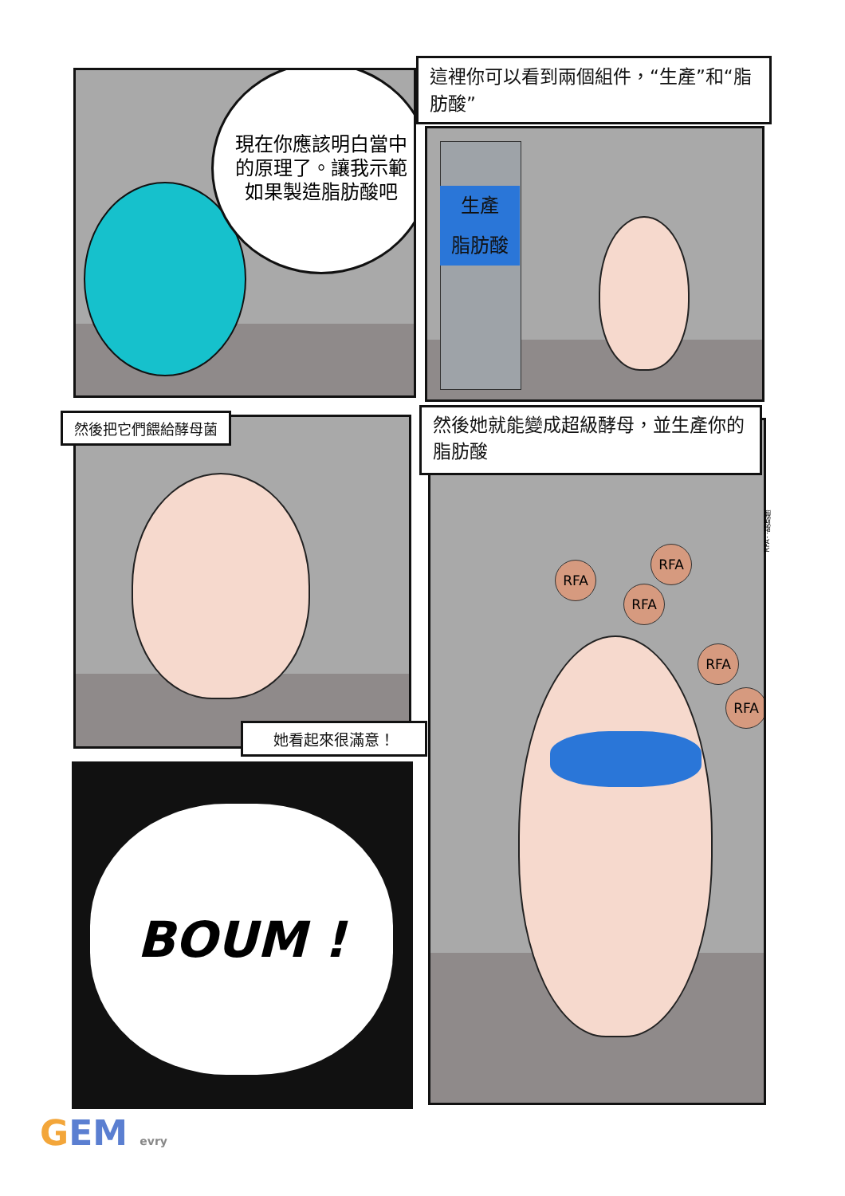現在你應該明白當中的原理了。讓我示範如果製造脂肪酸吧
這裡你可以看到兩個組件，“生產”和“脂肪酸”
生產
脂肪酸
然後把它們餵給酵母菌
她看起來很滿意！
BOUM !
然後她就能變成超級酵母，並生產你的脂肪酸
RFA
RFA
RFA
RFA
RFA
RFA：脂肪酸
GEM evry